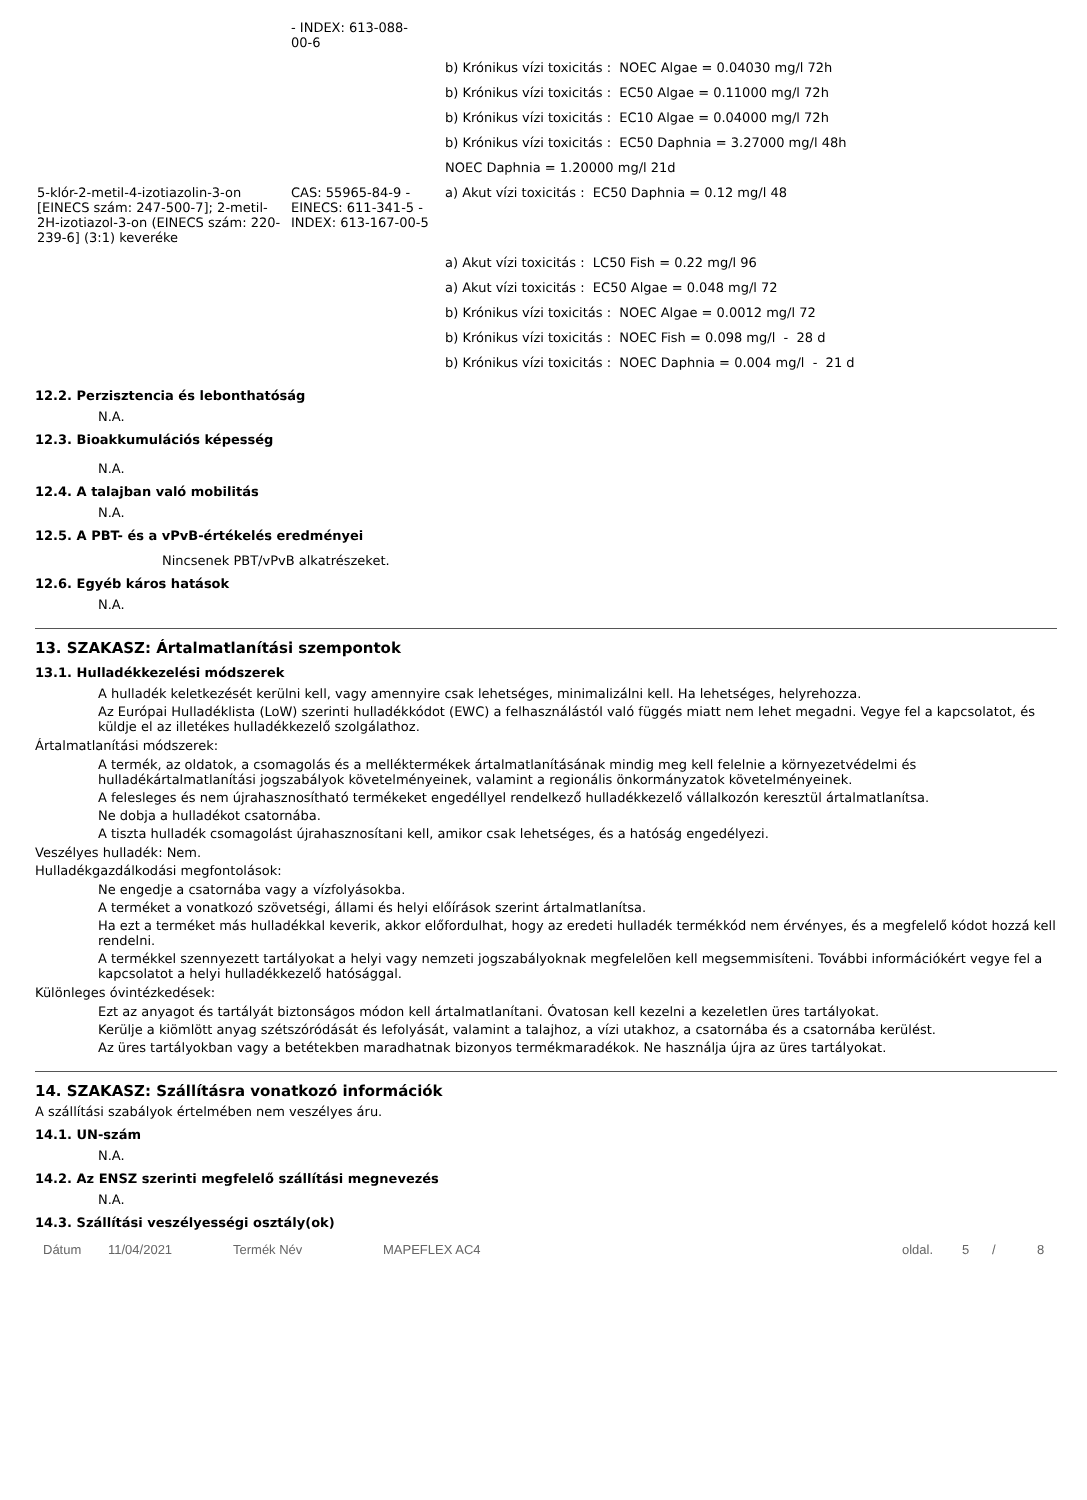| | - INDEX: 613-088- 00-6 | |
| | | b) Krónikus vízi toxicitás : NOEC Algae = 0.04030 mg/l 72h |
| | | b) Krónikus vízi toxicitás : EC50 Algae = 0.11000 mg/l 72h |
| | | b) Krónikus vízi toxicitás : EC10 Algae = 0.04000 mg/l 72h |
| | | b) Krónikus vízi toxicitás : EC50 Daphnia = 3.27000 mg/l 48h |
| | | NOEC Daphnia = 1.20000 mg/l 21d |
| 5-klór-2-metil-4-izotiazolin-3-on [EINECS szám: 247-500-7]; 2-metil-2H-izotiazol-3-on (EINECS szám: 220-239-6] (3:1) keveréke | CAS: 55965-84-9 - EINECS: 611-341-5 - INDEX: 613-167-00-5 | a) Akut vízi toxicitás : EC50 Daphnia = 0.12 mg/l 48 |
| | | a) Akut vízi toxicitás : LC50 Fish = 0.22 mg/l 96 |
| | | a) Akut vízi toxicitás : EC50 Algae = 0.048 mg/l 72 |
| | | b) Krónikus vízi toxicitás : NOEC Algae = 0.0012 mg/l 72 |
| | | b) Krónikus vízi toxicitás : NOEC Fish = 0.098 mg/l - 28 d |
| | | b) Krónikus vízi toxicitás : NOEC Daphnia = 0.004 mg/l - 21 d |
12.2. Perzisztencia és lebonthatóság
N.A.
12.3. Bioakkumulációs képesség
N.A.
12.4. A talajban való mobilitás
N.A.
12.5. A PBT- és a vPvB-értékelés eredményei
Nincsenek PBT/vPvB alkatrészeket.
12.6. Egyéb káros hatások
N.A.
13. SZAKASZ: Ártalmatlanítási szempontok
13.1. Hulladékkezelési módszerek
A hulladék keletkezését kerülni kell, vagy amennyire csak lehetséges, minimalizálni kell. Ha lehetséges, helyrehozza.
Az Európai Hulladéklista (LoW) szerinti hulladékkódot (EWC) a felhasználástól való függés miatt nem lehet megadni. Vegye fel a kapcsolatot, és küldje el az illetékes hulladékkezelő szolgálathoz.
Ártalmatlanítási módszerek:
A termék, az oldatok, a csomagolás és a melléktermékek ártalmatlanításának mindig meg kell felelnie a környezetvédelmi és hulladékártalmatlanítási jogszabályok követelményeinek, valamint a regionális önkormányzatok követelményeinek.
A felesleges és nem újrahasznosítható termékeket engedéllyel rendelkező hulladékkezelő vállalkozón keresztül ártalmatlanítsa.
Ne dobja a hulladékot csatornába.
A tiszta hulladék csomagolást újrahasznosítani kell, amikor csak lehetséges, és a hatóság engedélyezi.
Veszélyes hulladék: Nem.
Hulladékgazdálkodási megfontolások:
Ne engedje a csatornába vagy a vízfolyásokba.
A terméket a vonatkozó szövetségi, állami és helyi előírások szerint ártalmatlanítsa.
Ha ezt a terméket más hulladékkal keverik, akkor előfordulhat, hogy az eredeti hulladék termékkód nem érvényes, és a megfelelő kódot hozzá kell rendelni.
A termékkel szennyezett tartályokat a helyi vagy nemzeti jogszabályoknak megfelelõen kell megsemmisíteni. További információkért vegye fel a kapcsolatot a helyi hulladékkezelő hatósággal.
Különleges óvintézkedések:
Ezt az anyagot és tartályát biztonságos módon kell ártalmatlanítani. Óvatosan kell kezelni a kezeletlen üres tartályokat.
Kerülje a kiömlött anyag szétszóródását és lefolyását, valamint a talajhoz, a vízi utakhoz, a csatornába és a csatornába kerülést.
Az üres tartályokban vagy a betétekben maradhatnak bizonyos termékmaradékok. Ne használja újra az üres tartályokat.
14. SZAKASZ: Szállításra vonatkozó információk
A szállítási szabályok értelmében nem veszélyes áru.
14.1. UN-szám
N.A.
14.2. Az ENSZ szerinti megfelelő szállítási megnevezés
N.A.
14.3. Szállítási veszélyességi osztály(ok)
Dátum 11/04/2021 Termék Név MAPEFLEX AC4 oldal. 5 / 8